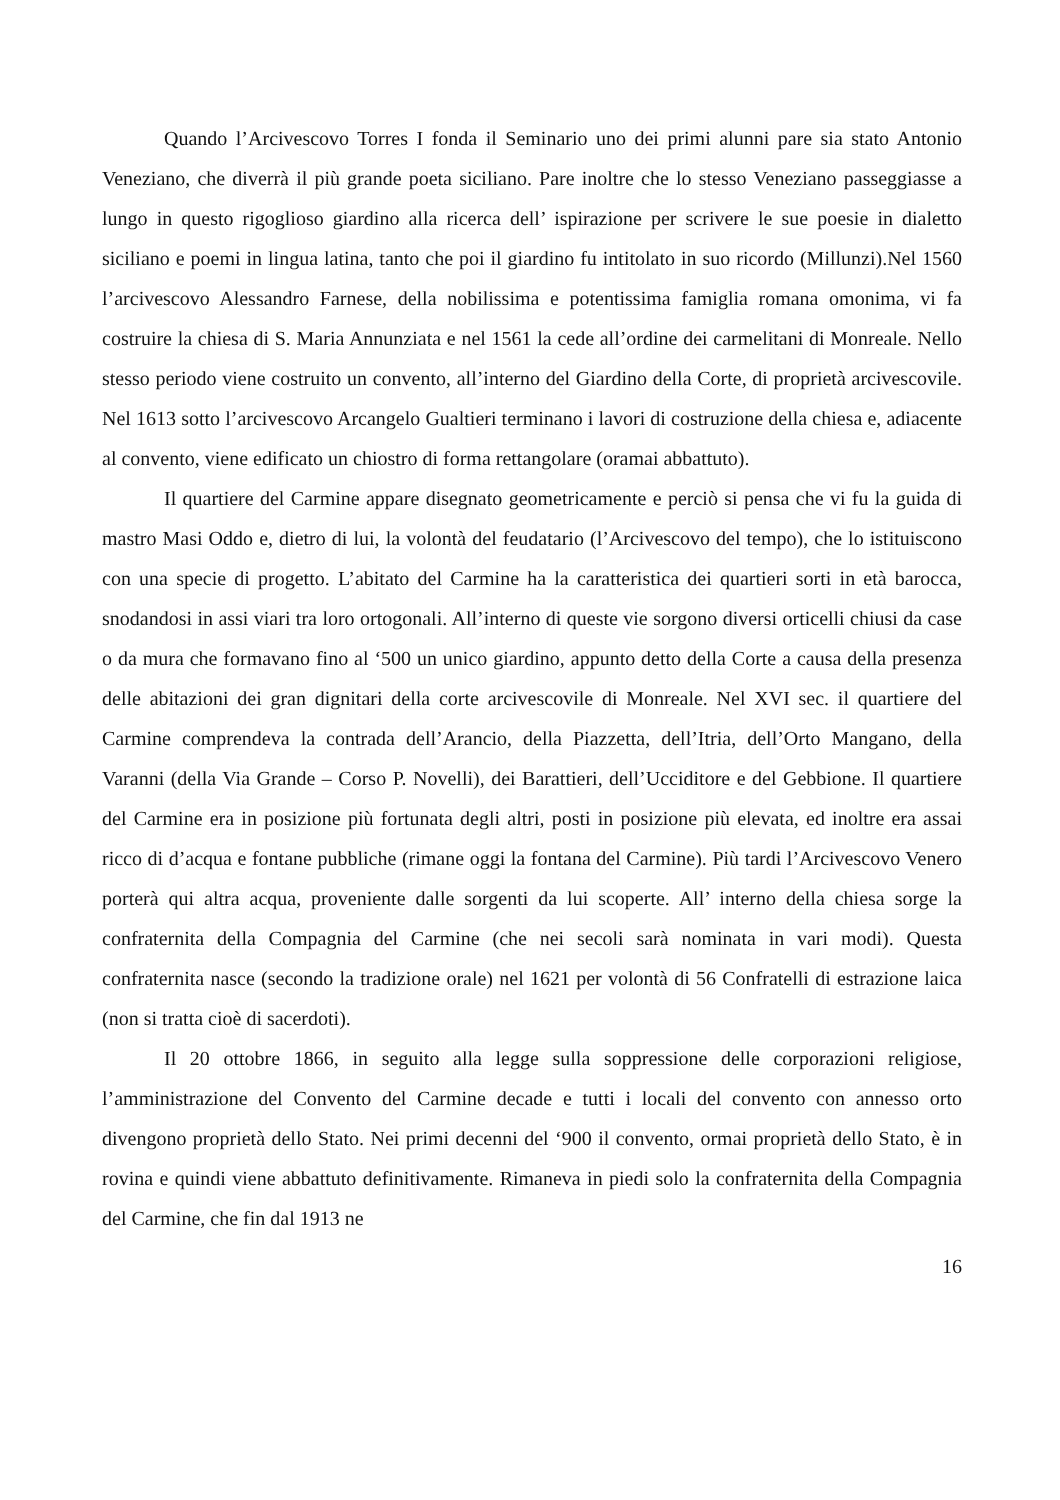Quando l’Arcivescovo Torres I fonda il Seminario uno dei primi alunni pare sia stato Antonio Veneziano, che diverrà il più grande poeta siciliano. Pare inoltre che lo stesso Veneziano passeggiasse a lungo in questo rigoglioso giardino alla ricerca dell’ ispirazione per scrivere le sue poesie in dialetto siciliano e poemi in lingua latina, tanto che poi il giardino fu intitolato in suo ricordo (Millunzi).Nel 1560 l’arcivescovo Alessandro Farnese, della nobilissima e potentissima famiglia romana omonima, vi fa costruire la chiesa di S. Maria Annunziata e nel 1561 la cede all’ordine dei carmelitani di Monreale. Nello stesso periodo viene costruito un convento, all’interno del Giardino della Corte, di proprietà arcivescovile. Nel 1613 sotto l’arcivescovo Arcangelo Gualtieri terminano i lavori di costruzione della chiesa e, adiacente al convento, viene edificato un chiostro di forma rettangolare (oramai abbattuto).
Il quartiere del Carmine appare disegnato geometricamente e perciò si pensa che vi fu la guida di mastro Masi Oddo e, dietro di lui, la volontà del feudatario (l’Arcivescovo del tempo), che lo istituiscono con una specie di progetto. L’abitato del Carmine ha la caratteristica dei quartieri sorti in età barocca, snodandosi in assi viari tra loro ortogonali. All’interno di queste vie sorgono diversi orticelli chiusi da case o da mura che formavano fino al ‘500 un unico giardino, appunto detto della Corte a causa della presenza delle abitazioni dei gran dignitari della corte arcivescovile di Monreale. Nel XVI sec. il quartiere del Carmine comprendeva la contrada dell’Arancio, della Piazzetta, dell’Itria, dell’Orto Mangano, della Varanni (della Via Grande – Corso P. Novelli), dei Barattieri, dell’Ucciditore e del Gebbione. Il quartiere del Carmine era in posizione più fortunata degli altri, posti in posizione più elevata, ed inoltre era assai ricco di d’acqua e fontane pubbliche (rimane oggi la fontana del Carmine). Più tardi l’Arcivescovo Venero porterà qui altra acqua, proveniente dalle sorgenti da lui scoperte. All’ interno della chiesa sorge la confraternita della Compagnia del Carmine (che nei secoli sarà nominata in vari modi). Questa confraternita nasce (secondo la tradizione orale) nel 1621 per volontà di 56 Confratelli di estrazione laica (non si tratta cioè di sacerdoti).
Il 20 ottobre 1866, in seguito alla legge sulla soppressione delle corporazioni religiose, l’amministrazione del Convento del Carmine decade e tutti i locali del convento con annesso orto divengono proprietà dello Stato. Nei primi decenni del ‘900 il convento, ormai proprietà dello Stato, è in rovina e quindi viene abbattuto definitivamente. Rimaneva in piedi solo la confraternita della Compagnia del Carmine, che fin dal 1913 ne
16